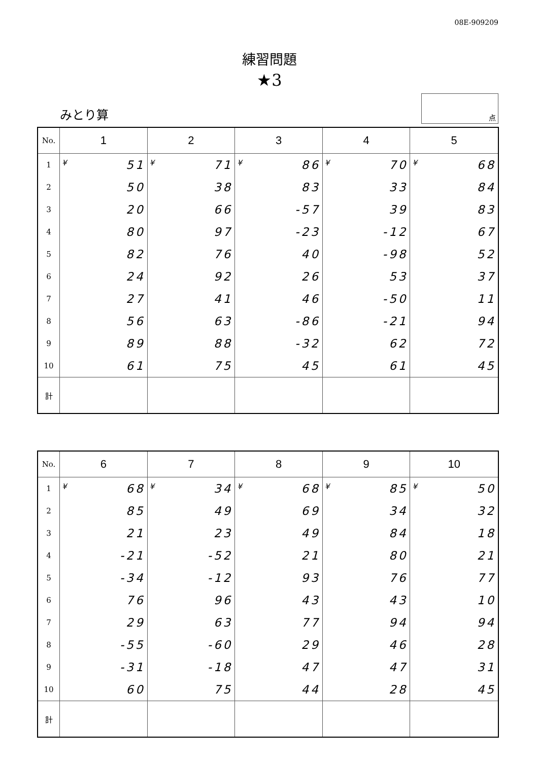08E-909209
練習問題
★3
みとり算
点
| No. | 1 | 2 | 3 | 4 | 5 |
| --- | --- | --- | --- | --- | --- |
| 1 | ¥ 51 | ¥ 71 | ¥ 86 | ¥ 70 | ¥ 68 |
| 2 | 50 | 38 | 83 | 33 | 84 |
| 3 | 20 | 66 | -57 | 39 | 83 |
| 4 | 80 | 97 | -23 | -12 | 67 |
| 5 | 82 | 76 | 40 | -98 | 52 |
| 6 | 24 | 92 | 26 | 53 | 37 |
| 7 | 27 | 41 | 46 | -50 | 11 |
| 8 | 56 | 63 | -86 | -21 | 94 |
| 9 | 89 | 88 | -32 | 62 | 72 |
| 10 | 61 | 75 | 45 | 61 | 45 |
| 計 | | | | | |
| No. | 6 | 7 | 8 | 9 | 10 |
| --- | --- | --- | --- | --- | --- |
| 1 | ¥ 68 | ¥ 34 | ¥ 68 | ¥ 85 | ¥ 50 |
| 2 | 85 | 49 | 69 | 34 | 32 |
| 3 | 21 | 23 | 49 | 84 | 18 |
| 4 | -21 | -52 | 21 | 80 | 21 |
| 5 | -34 | -12 | 93 | 76 | 77 |
| 6 | 76 | 96 | 43 | 43 | 10 |
| 7 | 29 | 63 | 77 | 94 | 94 |
| 8 | -55 | -60 | 29 | 46 | 28 |
| 9 | -31 | -18 | 47 | 47 | 31 |
| 10 | 60 | 75 | 44 | 28 | 45 |
| 計 | | | | | |